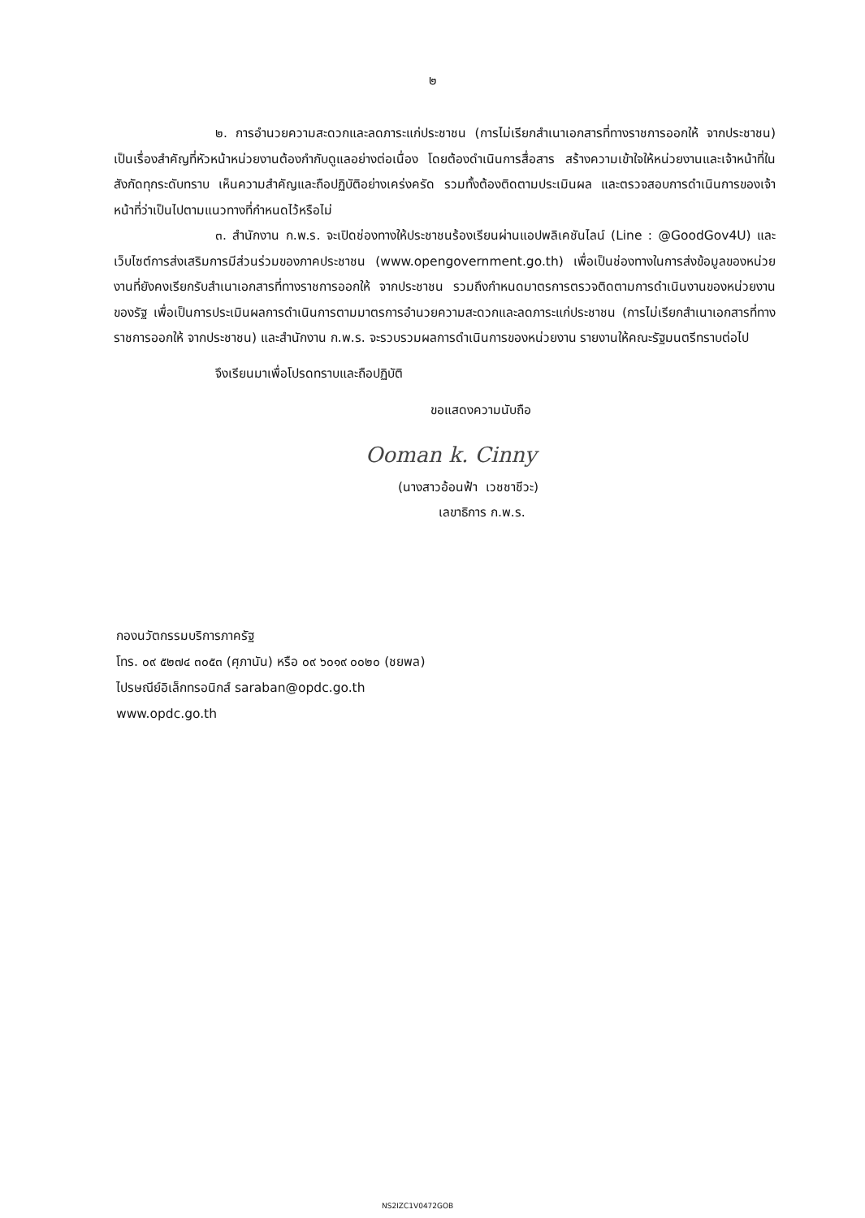๒
๒. การอำนวยความสะดวกและลดภาระแก่ประชาชน (การไม่เรียกสำเนาเอกสารที่ทางราชการออกให้ จากประชาชน) เป็นเรื่องสำคัญที่หัวหน้าหน่วยงานต้องกำกับดูแลอย่างต่อเนื่อง โดยต้องดำเนินการสื่อสาร สร้างความเข้าใจให้หน่วยงานและเจ้าหน้าที่ในสังกัดทุกระดับทราบ เห็นความสำคัญและถือปฏิบัติอย่างเคร่งครัด รวมทั้งต้องติดตามประเมินผล และตรวจสอบการดำเนินการของเจ้าหน้าที่ว่าเป็นไปตามแนวทางที่กำหนดไว้หรือไม่
๓. สำนักงาน ก.พ.ร. จะเปิดช่องทางให้ประชาชนร้องเรียนผ่านแอปพลิเคชันไลน์ (Line : @GoodGov4U) และเว็บไซต์การส่งเสริมการมีส่วนร่วมของภาคประชาชน (www.opengovernment.go.th) เพื่อเป็นช่องทางในการส่งข้อมูลของหน่วยงานที่ยังคงเรียกรับสำเนาเอกสารที่ทางราชการออกให้ จากประชาชน รวมถึงกำหนดมาตรการตรวจติดตามการดำเนินงานของหน่วยงานของรัฐ เพื่อเป็นการประเมินผลการดำเนินการตามมาตรการอำนวยความสะดวกและลดภาระแก่ประชาชน (การไม่เรียกสำเนาเอกสารที่ทางราชการออกให้ จากประชาชน) และสำนักงาน ก.พ.ร. จะรวบรวมผลการดำเนินการของหน่วยงาน รายงานให้คณะรัฐมนตรีทราบต่อไป
จึงเรียนมาเพื่อโปรดทราบและถือปฏิบัติ
ขอแสดงความนับถือ
Ooman k. Cinny
(นางสาวอ้อนฟ้า เวชชาชีวะ)
เลขาธิการ ก.พ.ร.
กองนวัตกรรมบริการภาครัฐ
โทร. ๐๙ ๕๒๗๔ ๓๐๕๓ (ศุภานัน) หรือ ๐๙ ๖๐๑๙ ๐๐๒๐ (ชยพล)
ไปรษณีย์อิเล็กทรอนิกส์ saraban@opdc.go.th
www.opdc.go.th
NS2IZC1V0472GOB